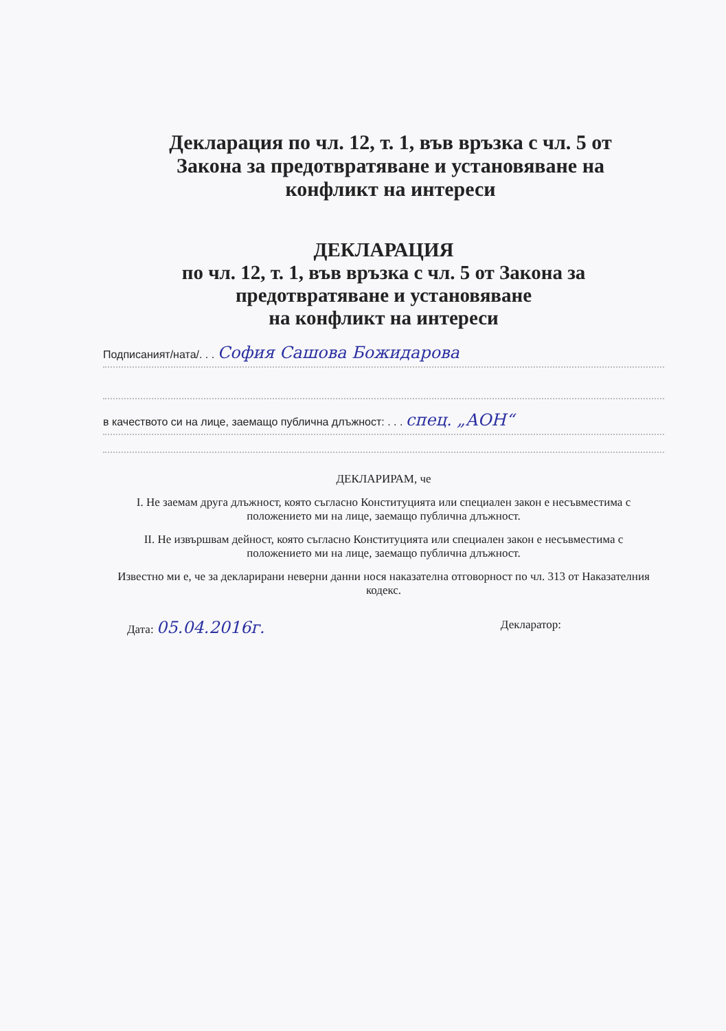Декларация по чл. 12, т. 1, във връзка с чл. 5 от
Закона за предотвратяване и установяване на
конфликт на интереси
ДЕКЛАРАЦИЯ
по чл. 12, т. 1, във връзка с чл. 5 от Закона за
предотвратяване и установяване
на конфликт на интереси
Подписаният/ната/. . . София Сашова Божидарова
в качеството си на лице, заемащо публична длъжност: . . . спец. „АОН“
ДЕКЛАРИРАМ, че
I. Не заемам друга длъжност, която съгласно Конституцията или специален закон е несъвместима с положението ми на лице, заемащо публична длъжност.
II. Не извършвам дейност, която съгласно Конституцията или специален закон е несъвместима с положението ми на лице, заемащо публична длъжност.
Известно ми е, че за декларирани неверни данни нося наказателна отговорност по чл. 313 от Наказателния кодекс.
Дата: 05.04.2016г. Декларатор: